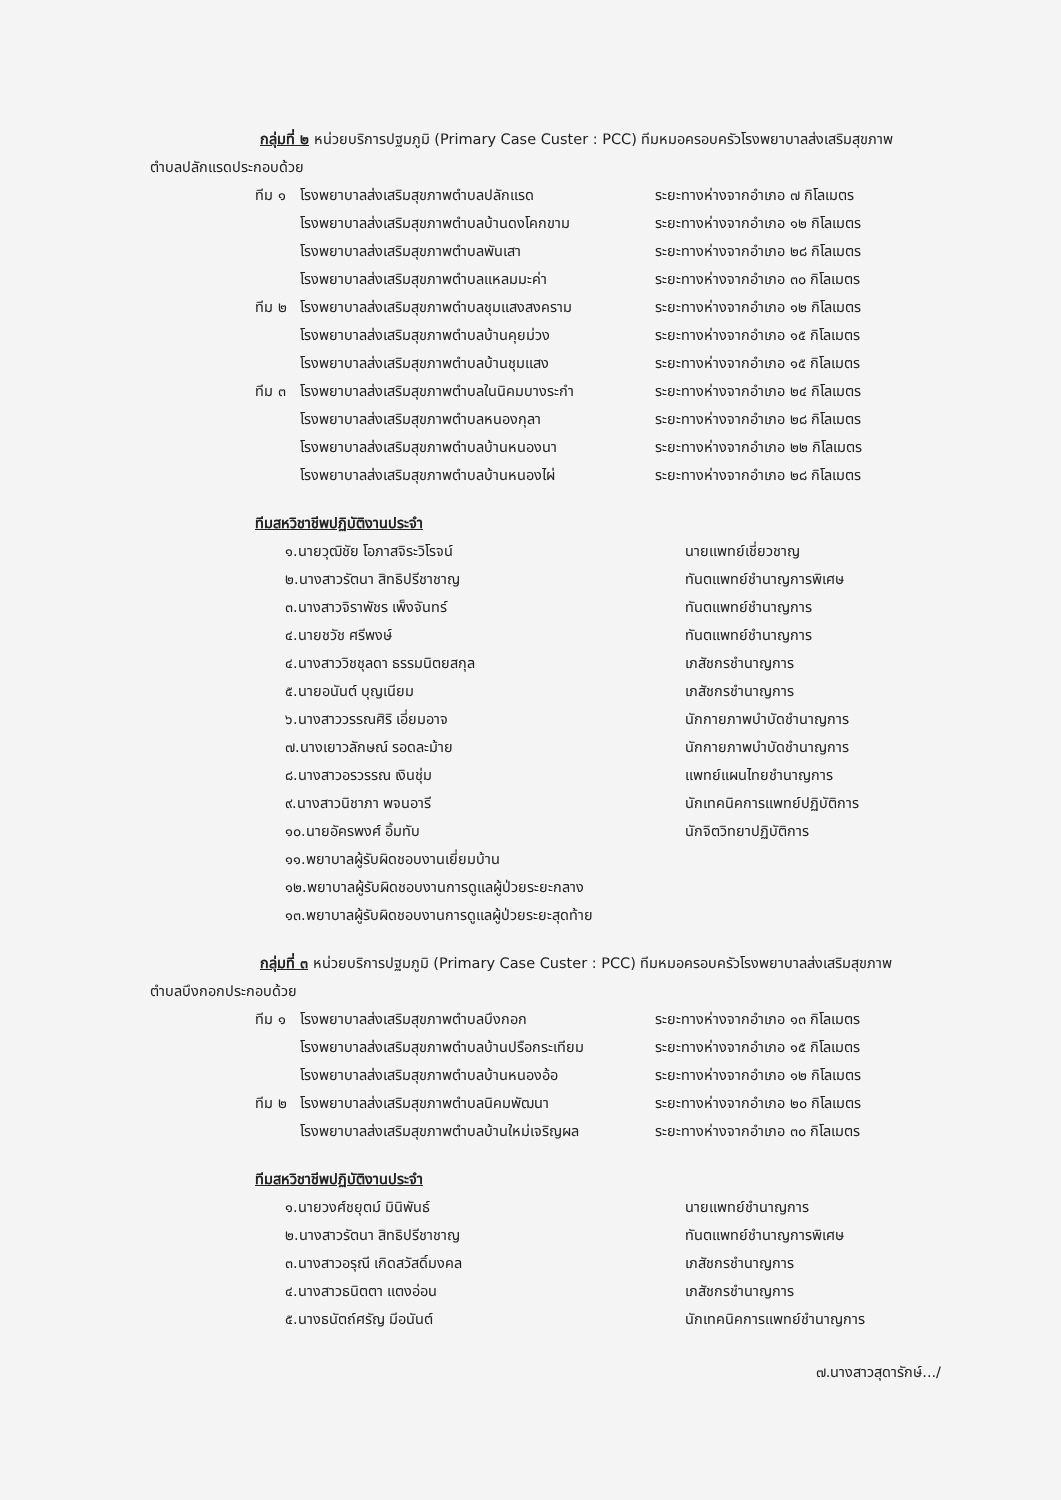กลุ่มที่ ๒ หน่วยบริการปฐมภูมิ (Primary Case Custer : PCC) ทีมหมอครอบครัวโรงพยาบาลส่งเสริมสุขภาพ
ตำบลปลักแรดประกอบด้วย
| ทีม ๑ | โรงพยาบาลส่งเสริมสุขภาพตำบลปลักแรด | ระยะทางห่างจากอำเภอ ๗ กิโลเมตร |
| | โรงพยาบาลส่งเสริมสุขภาพตำบลบ้านดงโคกขาม | ระยะทางห่างจากอำเภอ ๑๒ กิโลเมตร |
| | โรงพยาบาลส่งเสริมสุขภาพตำบลพันเสา | ระยะทางห่างจากอำเภอ ๒๘ กิโลเมตร |
| | โรงพยาบาลส่งเสริมสุขภาพตำบลแหลมมะค่า | ระยะทางห่างจากอำเภอ ๓๐ กิโลเมตร |
| ทีม ๒ | โรงพยาบาลส่งเสริมสุขภาพตำบลชุมแสงสงคราม | ระยะทางห่างจากอำเภอ ๑๒ กิโลเมตร |
| | โรงพยาบาลส่งเสริมสุขภาพตำบลบ้านคุยม่วง | ระยะทางห่างจากอำเภอ ๑๕ กิโลเมตร |
| | โรงพยาบาลส่งเสริมสุขภาพตำบลบ้านชุมแสง | ระยะทางห่างจากอำเภอ ๑๕ กิโลเมตร |
| ทีม ๓ | โรงพยาบาลส่งเสริมสุขภาพตำบลในนิคมบางระกำ | ระยะทางห่างจากอำเภอ ๒๔ กิโลเมตร |
| | โรงพยาบาลส่งเสริมสุขภาพตำบลหนองกุลา | ระยะทางห่างจากอำเภอ ๒๘ กิโลเมตร |
| | โรงพยาบาลส่งเสริมสุขภาพตำบลบ้านหนองนา | ระยะทางห่างจากอำเภอ ๒๒ กิโลเมตร |
| | โรงพยาบาลส่งเสริมสุขภาพตำบลบ้านหนองไผ่ | ระยะทางห่างจากอำเภอ ๒๘ กิโลเมตร |
ทีมสหวิชาชีพปฏิบัติงานประจำ
| ๑.นายวุฒิชัย โอภาสจิระวิโรจน์ | นายแพทย์เชี่ยวชาญ |
| ๒.นางสาวรัตนา สิทธิปรีชาชาญ | ทันตแพทย์ชำนาญการพิเศษ |
| ๓.นางสาวจิราพัชร เพ็งจันทร์ | ทันตแพทย์ชำนาญการ |
| ๔.นายชวัช ศรีพงษ์ | ทันตแพทย์ชำนาญการ |
| ๔.นางสาววิชชุลดา ธรรมนิตยสกุล | เภสัชกรชำนาญการ |
| ๕.นายอนันต์ บุญเนียม | เภสัชกรชำนาญการ |
| ๖.นางสาววรรณศิริ เอี่ยมอาจ | นักกายภาพบำบัดชำนาญการ |
| ๗.นางเยาวลักษณ์ รอดละม้าย | นักกายภาพบำบัดชำนาญการ |
| ๘.นางสาวอรวรรณ เงินชุ่ม | แพทย์แผนไทยชำนาญการ |
| ๙.นางสาวนิชาภา พจนอารี | นักเทคนิคการแพทย์ปฏิบัติการ |
| ๑๐.นายอัครพงศ์ อิ้มทับ | นักจิตวิทยาปฏิบัติการ |
| ๑๑.พยาบาลผู้รับผิดชอบงานเยี่ยมบ้าน | |
| ๑๒.พยาบาลผู้รับผิดชอบงานการดูแลผู้ป่วยระยะกลาง | |
| ๑๓.พยาบาลผู้รับผิดชอบงานการดูแลผู้ป่วยระยะสุดท้าย | |
กลุ่มที่ ๓ หน่วยบริการปฐมภูมิ (Primary Case Custer : PCC) ทีมหมอครอบครัวโรงพยาบาลส่งเสริมสุขภาพ
ตำบลบึงกอกประกอบด้วย
| ทีม ๑ | โรงพยาบาลส่งเสริมสุขภาพตำบลบึงกอก | ระยะทางห่างจากอำเภอ ๑๓ กิโลเมตร |
| | โรงพยาบาลส่งเสริมสุขภาพตำบลบ้านปรือกระเทียม | ระยะทางห่างจากอำเภอ ๑๕ กิโลเมตร |
| | โรงพยาบาลส่งเสริมสุขภาพตำบลบ้านหนองอ้อ | ระยะทางห่างจากอำเภอ ๑๒ กิโลเมตร |
| ทีม ๒ | โรงพยาบาลส่งเสริมสุขภาพตำบลนิคมพัฒนา | ระยะทางห่างจากอำเภอ ๒๐ กิโลเมตร |
| | โรงพยาบาลส่งเสริมสุขภาพตำบลบ้านใหม่เจริญผล | ระยะทางห่างจากอำเภอ ๓๐ กิโลเมตร |
ทีมสหวิชาชีพปฏิบัติงานประจำ
| ๑.นายวงศ์ชยุตม์ มินิพันธ์ | นายแพทย์ชำนาญการ |
| ๒.นางสาวรัตนา สิทธิปรีชาชาญ | ทันตแพทย์ชำนาญการพิเศษ |
| ๓.นางสาวอรุณี เกิดสวัสดิ์มงคล | เภสัชกรชำนาญการ |
| ๔.นางสาวธนิตตา แตงอ่อน | เภสัชกรชำนาญการ |
| ๕.นางธนัตถ์ศรัญ มีอนันต์ | นักเทคนิคการแพทย์ชำนาญการ |
๗.นางสาวสุดารักษ์.../